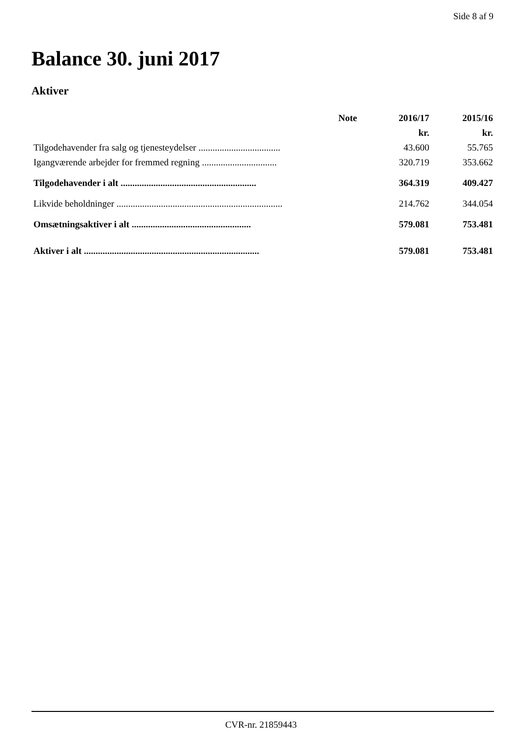Side 8 af 9
Balance 30. juni 2017
Aktiver
| | Note | 2016/17 | 2015/16 |
| --- | --- | --- | --- |
| | | kr. | kr. |
| Tilgodehavender fra salg og tjenesteydelser ................................... | | 43.600 | 55.765 |
| Igangværende arbejder for fremmed regning ................................ | | 320.719 | 353.662 |
| Tilgodehavender i alt .......................................................... | | 364.319 | 409.427 |
| Likvide beholdninger ....................................................................... | | 214.762 | 344.054 |
| Omsætningsaktiver i alt ................................................... | | 579.081 | 753.481 |
| Aktiver i alt ........................................................................... | | 579.081 | 753.481 |
CVR-nr. 21859443